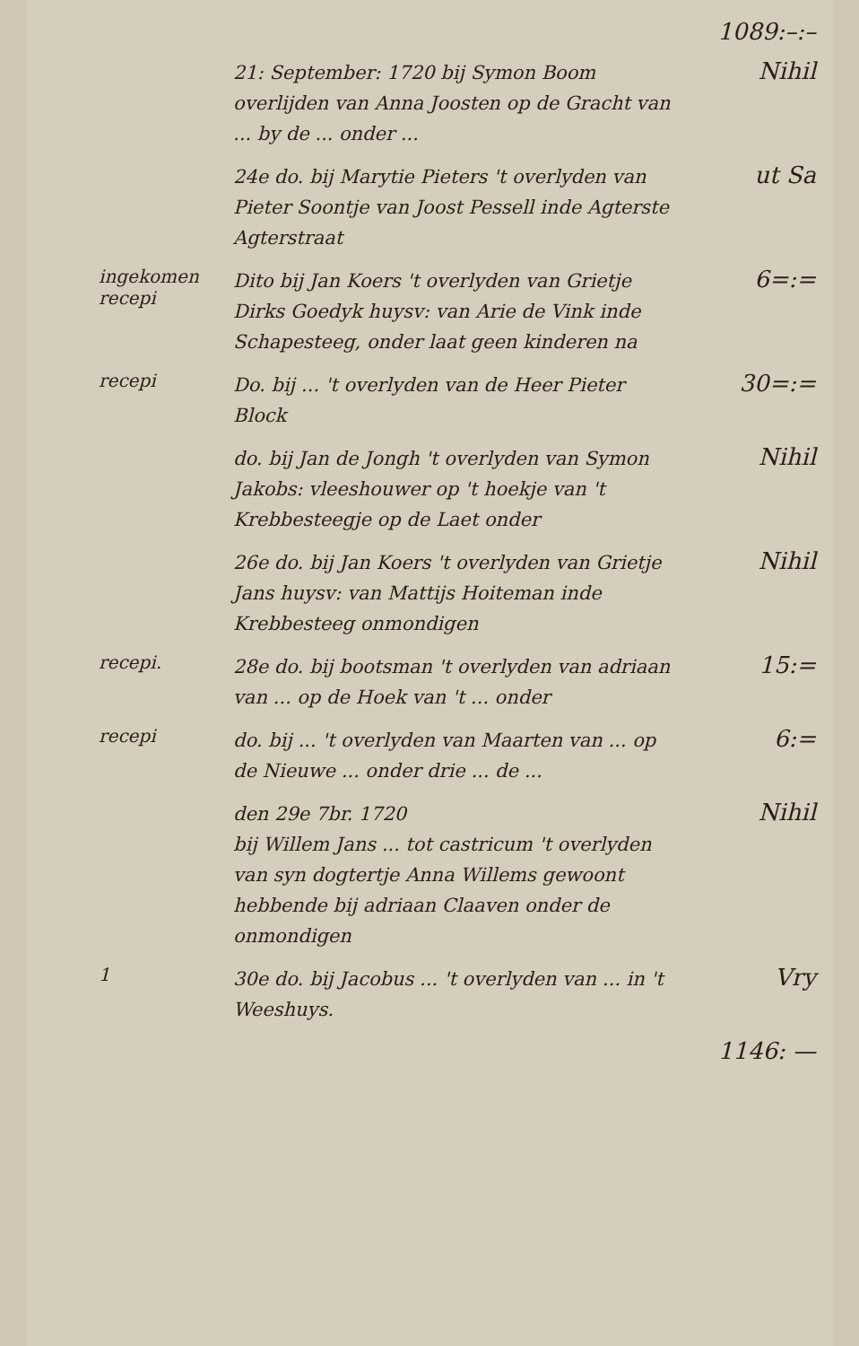1089:–:–
21: September: 1720 bij Symon Boom overlijden van Anna Joosten op de Gracht van ... by de ... onder ...
Nihil
24e do. bij Marytie Pieters 't overlyden van Pieter Soontje van Joost Pessell inde Agterste Agterstraat
ut Sa
ingekomen recepi
Dito bij Jan Koers 't overlyden van Grietje Dirks Goedyk huysv: van Arie de Vink inde Schapesteeg, onder laat geen kinderen na
6=:=
recepi
Do. bij ... 't overlyden van de Heer Pieter Block
30=:=
do. bij Jan de Jongh 't overlyden van Symon Jakobs: vleeshouwer op 't hoekje van 't Krebbesteegje op de Laet onder
Nihil
26e do. bij Jan Koers 't overlyden van Grietje Jans huysv: van Mattijs Hoiteman inde Krebbesteeg onmondigen
Nihil
recepi.
28e do. bij bootsman 't overlyden van adriaan van ... op de Hoek van 't ... onder
15:=
recepi
do. bij ... 't overlyden van Maarten van ... op de Nieuwe ... onder drie ... de ...
6:=
den 29e 7br. 1720
bij Willem Jans ... tot castricum 't overlyden van syn dogtertje Anna Willems gewoont hebbende bij adriaan Claaven onder de onmondigen
Nihil
1
30e do. bij Jacobus ... 't overlyden van ... in 't Weeshuys.
Vry
1146: —